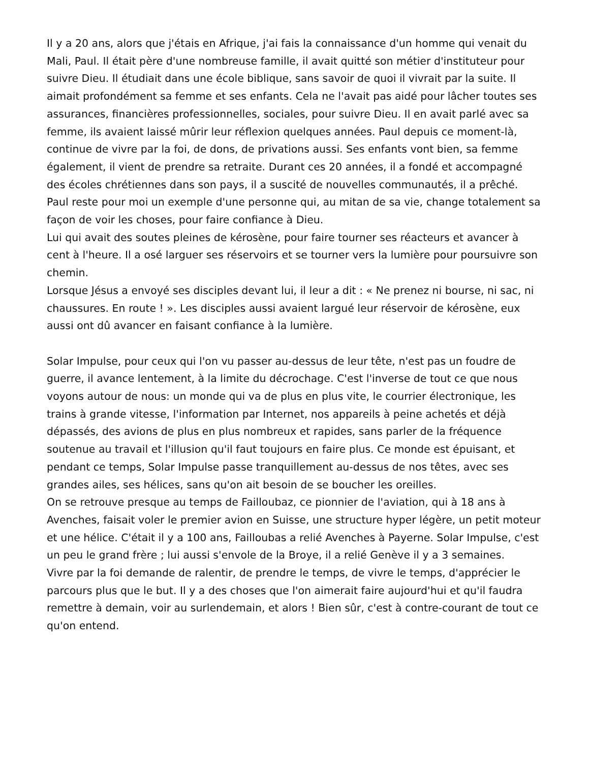Il y a 20 ans, alors que j'étais en Afrique, j'ai fais la connaissance d'un homme qui venait du Mali, Paul. Il était père d'une nombreuse famille, il avait quitté son métier d'instituteur pour suivre Dieu. Il étudiait dans une école biblique, sans savoir de quoi il vivrait par la suite. Il aimait profondément sa femme et ses enfants. Cela ne l'avait pas aidé pour lâcher toutes ses assurances, financières professionnelles, sociales, pour suivre Dieu. Il en avait parlé avec sa femme, ils avaient laissé mûrir leur réflexion quelques années. Paul depuis ce moment-là, continue de vivre par la foi, de dons, de privations aussi. Ses enfants vont bien, sa femme également, il vient de prendre sa retraite. Durant ces 20 années, il a fondé et accompagné des écoles chrétiennes dans son pays, il a suscité de nouvelles communautés, il a prêché. Paul reste pour moi un exemple d'une personne qui, au mitan de sa vie, change totalement sa façon de voir les choses, pour faire confiance à Dieu.
Lui qui avait des soutes pleines de kérosène, pour faire tourner ses réacteurs et avancer à cent à l'heure. Il a osé larguer ses réservoirs et se tourner vers la lumière pour poursuivre son chemin.
Lorsque Jésus a envoyé ses disciples devant lui, il leur a dit : « Ne prenez ni bourse, ni sac, ni chaussures. En route ! ». Les disciples aussi avaient largué leur réservoir de kérosène, eux aussi ont dû avancer en faisant confiance à la lumière.
Solar Impulse, pour ceux qui l'on vu passer au-dessus de leur tête, n'est pas un foudre de guerre, il avance lentement, à la limite du décrochage. C'est l'inverse de tout ce que nous voyons autour de nous: un monde qui va de plus en plus vite, le courrier électronique, les trains à grande vitesse, l'information par Internet, nos appareils à peine achetés et déjà dépassés, des avions de plus en plus nombreux et rapides, sans parler de la fréquence soutenue au travail et l'illusion qu'il faut toujours en faire plus. Ce monde est épuisant, et pendant ce temps, Solar Impulse passe tranquillement au-dessus de nos têtes, avec ses grandes ailes, ses hélices, sans qu'on ait besoin de se boucher les oreilles.
On se retrouve presque au temps de Failloubaz, ce pionnier de l'aviation, qui à 18 ans à Avenches, faisait voler le premier avion en Suisse, une structure hyper légère, un petit moteur et une hélice. C'était il y a 100 ans, Failloubas a relié Avenches à Payerne. Solar Impulse, c'est un peu le grand frère ; lui aussi s'envole de la Broye, il a relié Genève il y a 3 semaines.
Vivre par la foi demande de ralentir, de prendre le temps, de vivre le temps, d'apprécier le parcours plus que le but. Il y a des choses que l'on aimerait faire aujourd'hui et qu'il faudra remettre à demain, voir au surlendemain, et alors ! Bien sûr, c'est à contre-courant de tout ce qu'on entend.